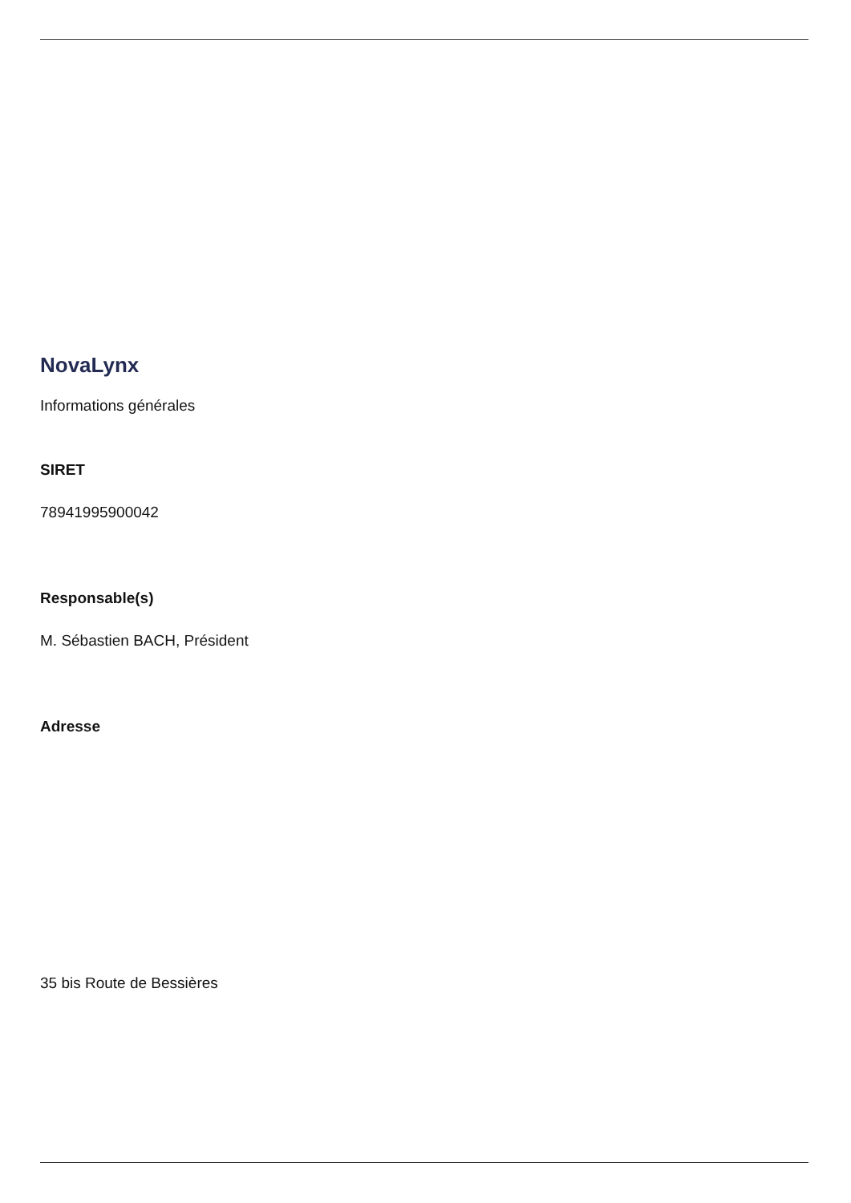NovaLynx
Informations générales
SIRET
78941995900042
Responsable(s)
M. Sébastien BACH, Président
Adresse
35 bis Route de Bessières